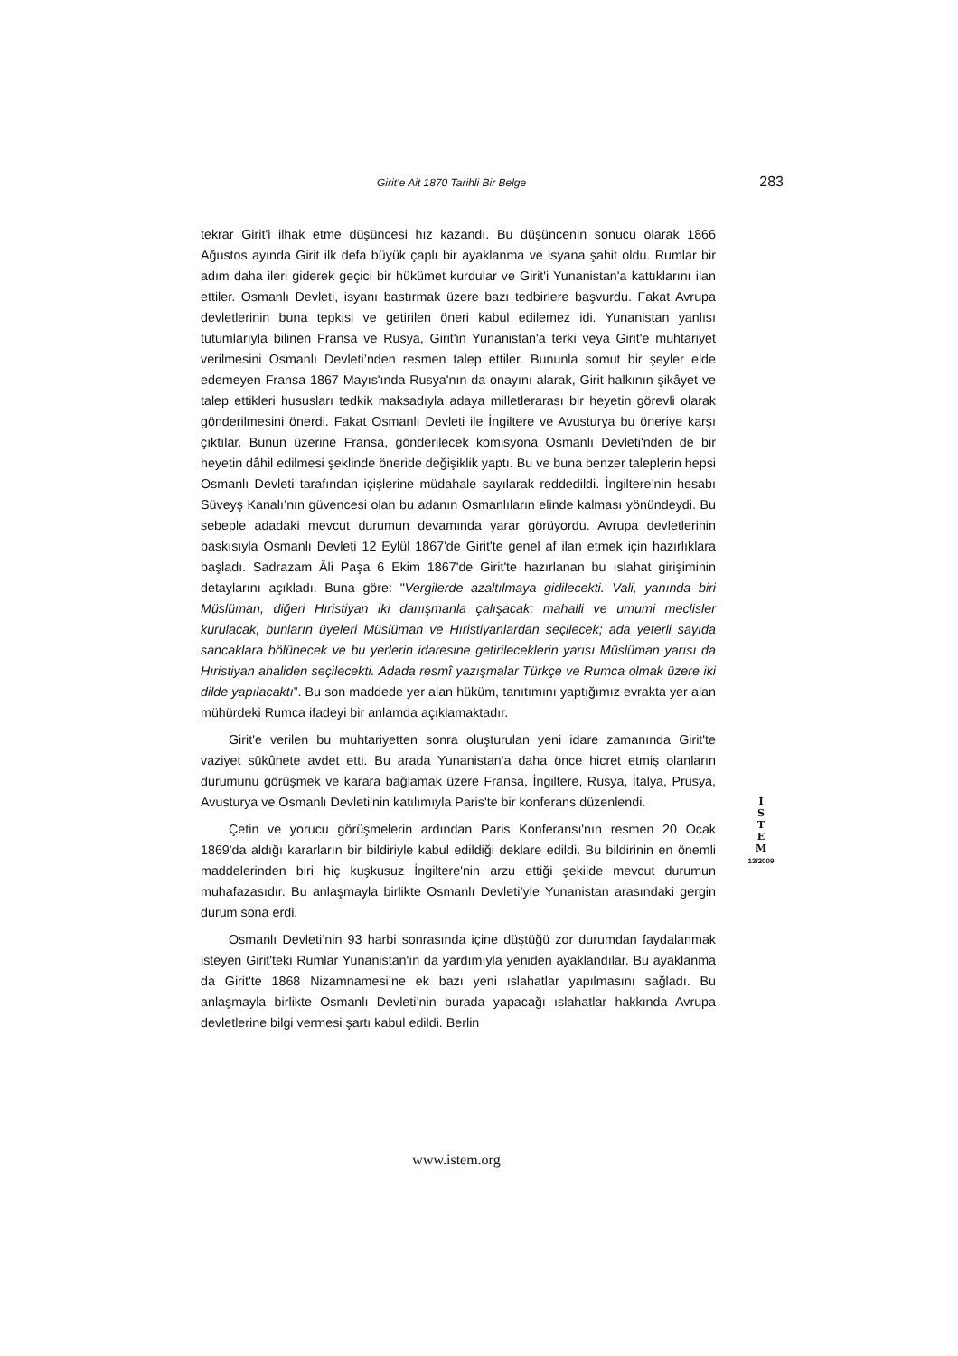Girit’e Ait 1870 Tarihli Bir Belge 283
tekrar Girit'i ilhak etme düşüncesi hız kazandı. Bu düşüncenin sonucu olarak 1866 Ağustos ayında Girit ilk defa büyük çaplı bir ayaklanma ve isyana şahit oldu. Rumlar bir adım daha ileri giderek geçici bir hükümet kurdular ve Girit'i Yunanistan'a kattıklarını ilan ettiler. Osmanlı Devleti, isyanı bastırmak üzere bazı tedbirlere başvurdu. Fakat Avrupa devletlerinin buna tepkisi ve getirilen öneri kabul edilemez idi. Yunanistan yanlısı tutumlarıyla bilinen Fransa ve Rusya, Girit'in Yunanistan'a terki veya Girit'e muhtariyet verilmesini Osmanlı Devleti’nden resmen talep ettiler. Bununla somut bir şeyler elde edemeyen Fransa 1867 Mayıs'ında Rusya'nın da onayını alarak, Girit halkının şikâyet ve talep ettikleri hususları tedkik maksadıyla adaya milletlerarası bir heyetin görevli olarak gönderilmesini önerdi. Fakat Osmanlı Devleti ile İngiltere ve Avusturya bu öneriye karşı çıktılar. Bunun üzerine Fransa, gönderilecek komisyona Osmanlı Devleti'nden de bir heyetin dâhil edilmesi şeklinde öneride değişiklik yaptı. Bu ve buna benzer taleplerin hepsi Osmanlı Devleti tarafından içişlerine müdahale sayılarak reddedildi. İngiltere’nin hesabı Süveyş Kanalı’nın güvencesi olan bu adanın Osmanlıların elinde kalması yönündeydi. Bu sebeple adadaki mevcut durumun devamında yarar görüyordu. Avrupa devletlerinin baskısıyla Osmanlı Devleti 12 Eylül 1867'de Girit'te genel af ilan etmek için hazırlıklara başladı. Sadrazam Âli Paşa 6 Ekim 1867'de Girit'te hazırlanan bu ıslahat girişiminin detaylarını açıkladı. Buna göre: "Vergilerde azaltılmaya gidilecekti. Vali, yanında biri Müslüman, diğeri Hıristiyan iki danışmanla çalışacak; mahalli ve umumi meclisler kurulacak, bunların üyeleri Müslüman ve Hıristiyanlardan seçilecek; ada yeterli sayıda sancaklara bölünecek ve bu yerlerin idaresine getirileceklerin yarısı Müslüman yarısı da Hıristiyan ahaliden seçilecekti. Adada resmî yazışmalar Türkçe ve Rumca olmak üzere iki dilde yapılacaktı”. Bu son maddede yer alan hüküm, tanıtımını yaptığımız evrakta yer alan mühürdeki Rumca ifadeyi bir anlamda açıklamaktadır.
Girit'e verilen bu muhtariyetten sonra oluşturulan yeni idare zamanında Girit'te vaziyet sükûnete avdet etti. Bu arada Yunanistan'a daha önce hicret etmiş olanların durumunu görüşmek ve karara bağlamak üzere Fransa, İngiltere, Rusya, İtalya, Prusya, Avusturya ve Osmanlı Devleti'nin katılımıyla Paris'te bir konferans düzenlendi.
Çetin ve yorucu görüşmelerin ardından Paris Konferansı'nın resmen 20 Ocak 1869'da aldığı kararların bir bildiriyle kabul edildiği deklare edildi. Bu bildirinin en önemli maddelerinden biri hiç kuşkusuz İngiltere'nin arzu ettiği şekilde mevcut durumun muhafazasıdır. Bu anlaşmayla birlikte Osmanlı Devleti’yle Yunanistan arasındaki gergin durum sona erdi.
Osmanlı Devleti’nin 93 harbi sonrasında içine düştüğü zor durumdan faydalanmak isteyen Girit'teki Rumlar Yunanistan'ın da yardımıyla yeniden ayaklandılar. Bu ayaklanma da Girit'te 1868 Nizamnamesi’ne ek bazı yeni ıslahatlar yapılmasını sağladı. Bu anlaşmayla birlikte Osmanlı Devleti’nin burada yapacağı ıslahatlar hakkında Avrupa devletlerine bilgi vermesi şartı kabul edildi. Berlin
İ
S
T
E
M
13/2009
www.istem.org